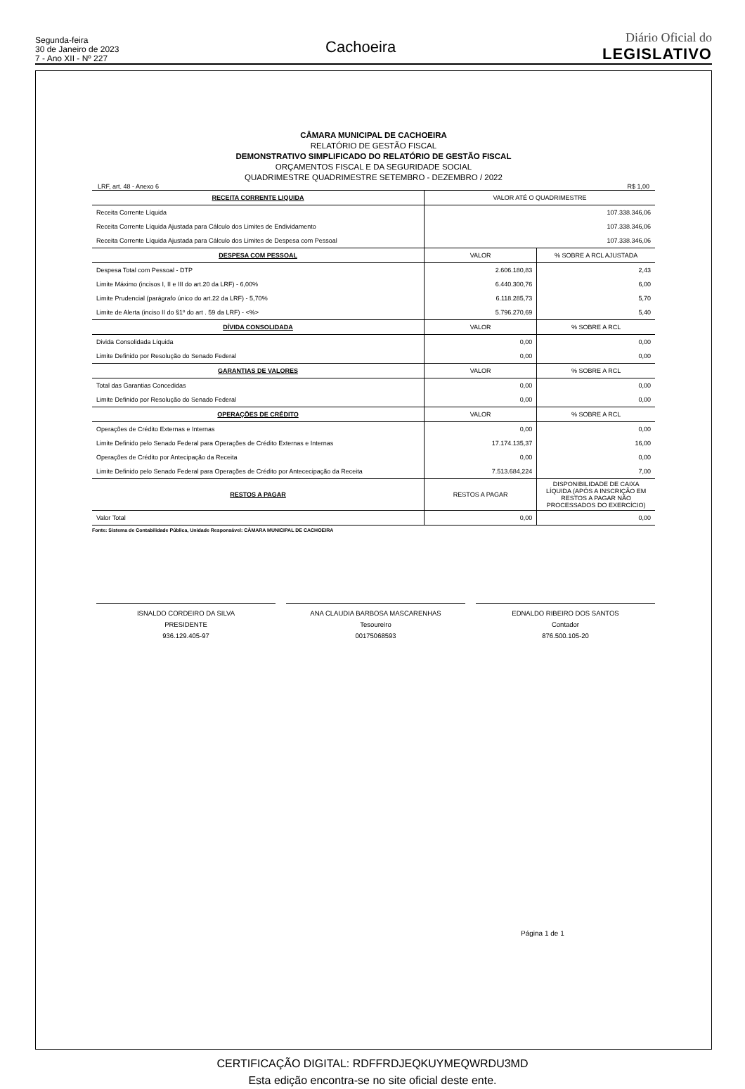Segunda-feira
30 de Janeiro de 2023
7 - Ano XII - Nº 227
Cachoeira
Diário Oficial do
LEGISLATIVO
CÂMARA MUNICIPAL DE CACHOEIRA
RELATÓRIO DE GESTÃO FISCAL
DEMONSTRATIVO SIMPLIFICADO DO RELATÓRIO DE GESTÃO FISCAL
ORÇAMENTOS FISCAL E DA SEGURIDADE SOCIAL
QUADRIMESTRE QUADRIMESTRE SETEMBRO - DEZEMBRO / 2022
LRF, art. 48 - Anexo 6 R$ 1,00
| RECEITA CORRENTE LIQUIDA | VALOR ATÉ O QUADRIMESTRE | |
| Receita Corrente Líquida | 107.338.346,06 | |
| Receita Corrente Líquida Ajustada para Cálculo dos Limites de Endividamento | 107.338.346,06 | |
| Receita Corrente Líquida Ajustada para Cálculo dos Limites de Despesa com Pessoal | 107.338.346,06 | |
| DESPESA COM PESSOAL | VALOR | % SOBRE A RCL AJUSTADA |
| Despesa Total com Pessoal - DTP | 2.606.180,83 | 2,43 |
| Limite Máximo (incisos I, II e III do art.20 da LRF) - 6,00% | 6.440.300,76 | 6,00 |
| Limite Prudencial (parágrafo único do art.22 da LRF) - 5,70% | 6.118.285,73 | 5,70 |
| Limite de Alerta (inciso II do §1º do art . 59 da LRF) - <%> | 5.796.270,69 | 5,40 |
| DÍVIDA CONSOLIDADA | VALOR | % SOBRE A RCL |
| Divida Consolidada Líquida | 0,00 | 0,00 |
| Limite Definido por Resolução do Senado Federal | 0,00 | 0,00 |
| GARANTIAS DE VALORES | VALOR | % SOBRE A RCL |
| Total das Garantias Concedidas | 0,00 | 0,00 |
| Limite Definido por Resolução do Senado Federal | 0,00 | 0,00 |
| OPERAÇÕES DE CRÉDITO | VALOR | % SOBRE A RCL |
| Operações de Crédito Externas e Internas | 0,00 | 0,00 |
| Limite Definido pelo Senado Federal para Operações de Crédito Externas e Internas | 17.174.135,37 | 16,00 |
| Operações de Crédito por Antecipação da Receita | 0,00 | 0,00 |
| Limite Definido pelo Senado Federal para Operações de Crédito por Antececipação da Receita | 7.513.684,224 | 7,00 |
| RESTOS A PAGAR | RESTOS A PAGAR | DISPONIBILIDADE DE CAIXA LÍQUIDA (APÓS A INSCRIÇÃO EM RESTOS A PAGAR NÃO PROCESSADOS DO EXERCÍCIO) |
| Valor Total | 0,00 | 0,00 |
Fonte: Sistema de Contabilidade Pública, Unidade Responsável: CÂMARA MUNICIPAL DE CACHOEIRA
ISNALDO CORDEIRO DA SILVA
PRESIDENTE
936.129.405-97
ANA CLAUDIA BARBOSA MASCARENHAS
Tesoureiro
00175068593
EDNALDO RIBEIRO DOS SANTOS
Contador
876.500.105-20
Página 1 de 1
CERTIFICAÇÃO DIGITAL: RDFFRDJEQKUYMEQWRDU3MD
Esta edição encontra-se no site oficial deste ente.